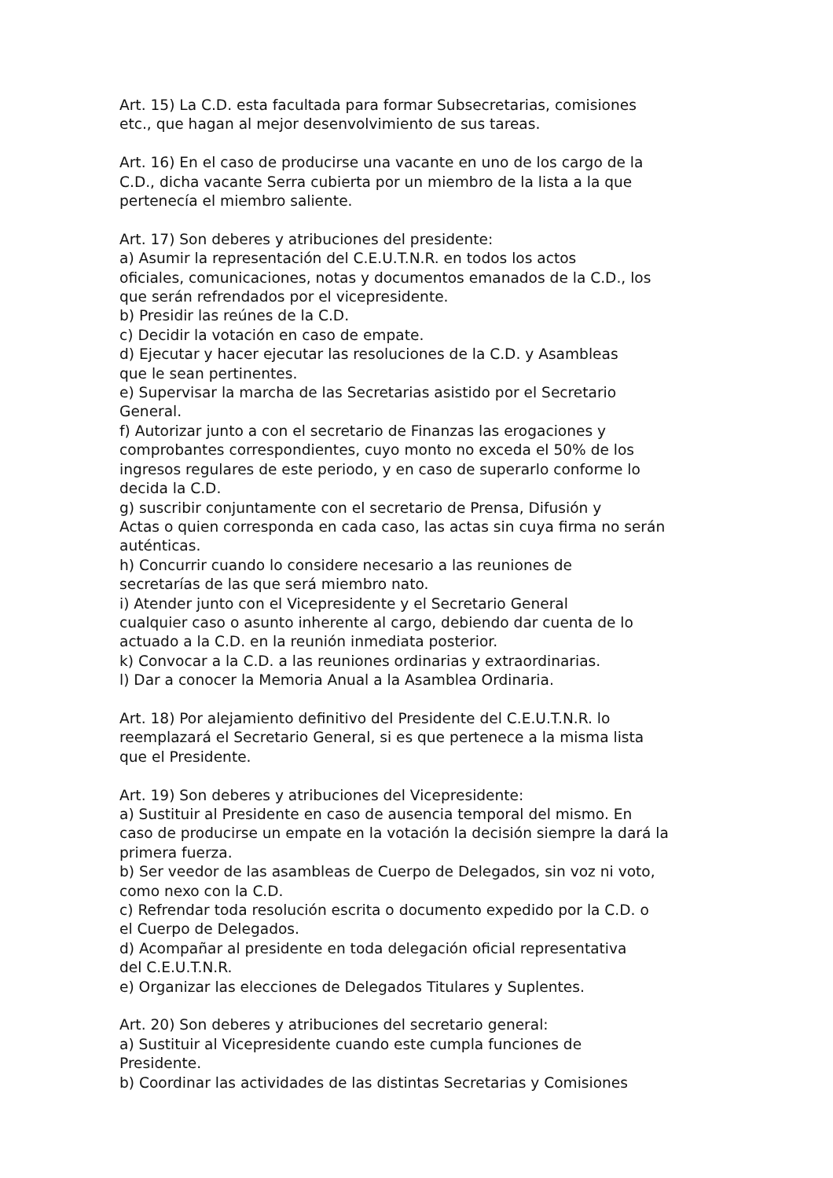Art. 15) La C.D. esta facultada para formar Subsecretarias, comisiones
etc., que hagan al mejor desenvolvimiento de sus tareas.
Art. 16) En el caso de producirse una vacante en uno de los cargo de la
C.D., dicha vacante Serra cubierta por un miembro de la lista a la que
pertenecía el miembro saliente.
Art. 17) Son deberes y atribuciones del presidente:
a) Asumir la representación del C.E.U.T.N.R. en todos los actos
oficiales, comunicaciones, notas y documentos emanados de la C.D., los
que serán refrendados por el vicepresidente.
b) Presidir las reúnes de la C.D.
c) Decidir la votación en caso de empate.
d) Ejecutar y hacer ejecutar las resoluciones de la C.D. y Asambleas
que le sean pertinentes.
e) Supervisar la marcha de las Secretarias asistido por el Secretario
General.
f) Autorizar junto a con el secretario de Finanzas las erogaciones y
comprobantes correspondientes, cuyo monto no exceda el 50% de los
ingresos regulares de este periodo, y en caso de superarlo conforme lo
decida la C.D.
g) suscribir conjuntamente con el secretario de Prensa, Difusión y
Actas o quien corresponda en cada caso, las actas sin cuya firma no serán
auténticas.
h) Concurrir cuando lo considere necesario a las reuniones de
secretarías de las que será miembro nato.
i) Atender junto con el Vicepresidente y el Secretario General
cualquier caso o asunto inherente al cargo, debiendo dar cuenta de lo
actuado a la C.D. en la reunión inmediata posterior.
k) Convocar a la C.D. a las reuniones ordinarias y extraordinarias.
l) Dar a conocer la Memoria Anual a la Asamblea Ordinaria.
Art. 18) Por alejamiento definitivo del Presidente del C.E.U.T.N.R. lo
reemplazará el Secretario General, si es que pertenece a la misma lista
que el Presidente.
Art. 19) Son deberes y atribuciones del Vicepresidente:
a) Sustituir al Presidente en caso de ausencia temporal del mismo. En
caso de producirse un empate en la votación la decisión siempre la dará la
primera fuerza.
b) Ser veedor de las asambleas de Cuerpo de Delegados, sin voz ni voto,
como nexo con la C.D.
c) Refrendar toda resolución escrita o documento expedido por la C.D. o
el Cuerpo de Delegados.
d) Acompañar al presidente en toda delegación oficial representativa
del C.E.U.T.N.R.
e) Organizar las elecciones de Delegados Titulares y Suplentes.
Art. 20) Son deberes y atribuciones del secretario general:
a) Sustituir al Vicepresidente cuando este cumpla funciones de
Presidente.
b) Coordinar las actividades de las distintas Secretarias y Comisiones